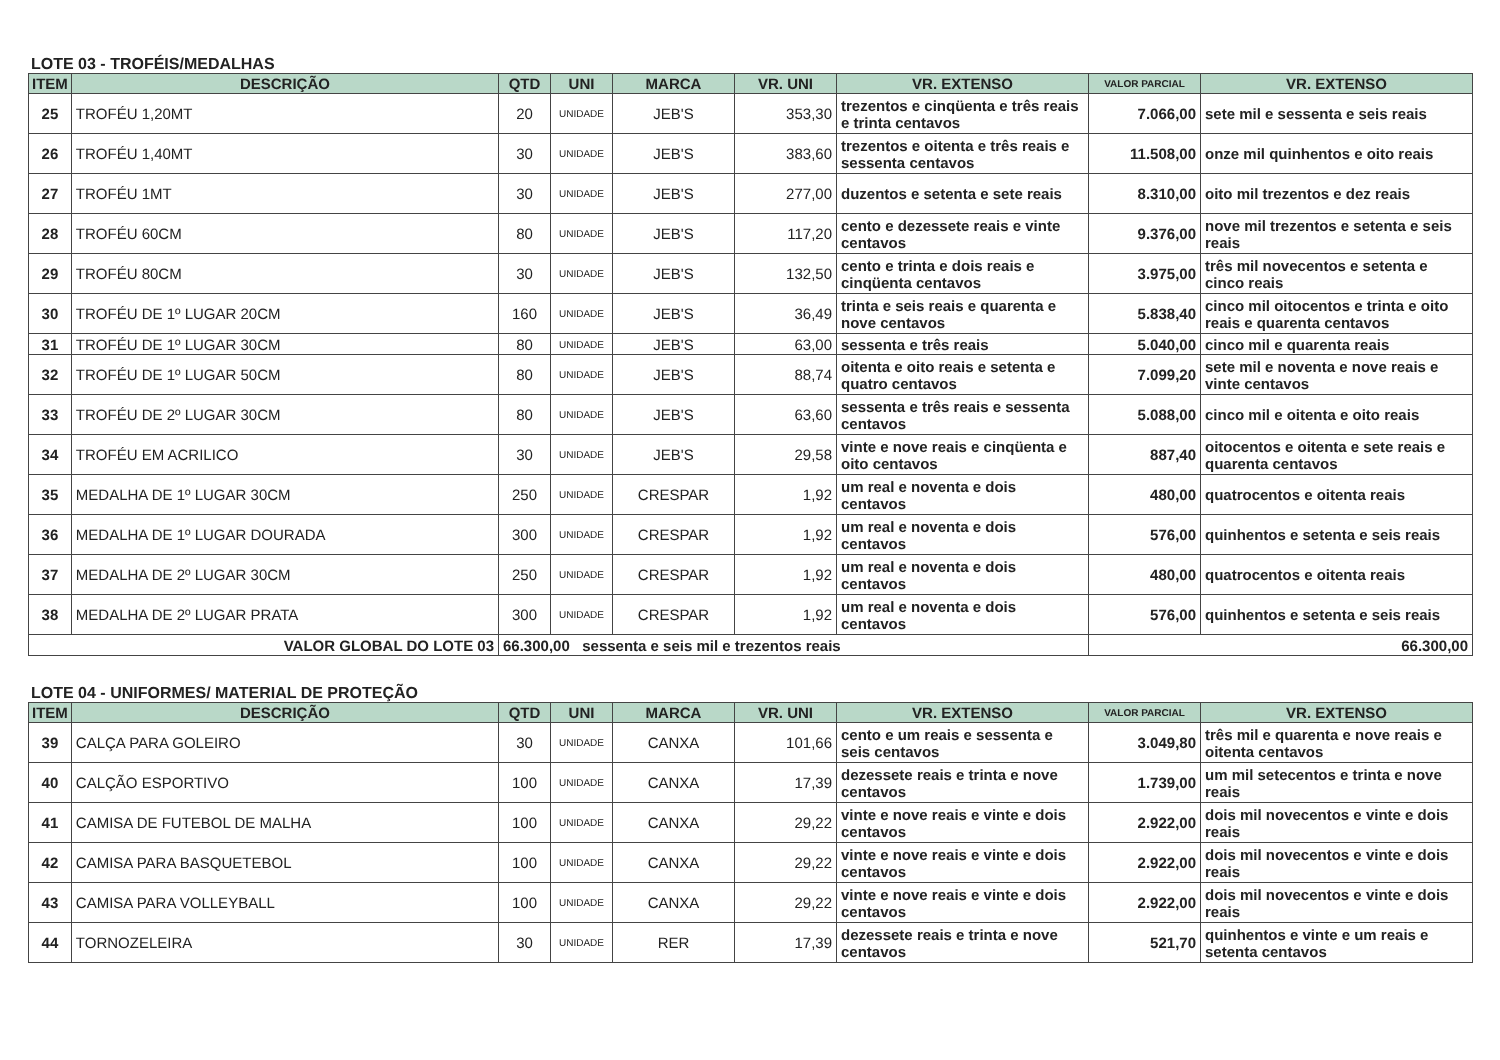LOTE 03 - TROFÉIS/MEDALHAS
| ITEM | DESCRIÇÃO | QTD | UNI | MARCA | VR. UNI | VR. EXTENSO | VALOR PARCIAL | VR. EXTENSO |
| --- | --- | --- | --- | --- | --- | --- | --- | --- |
| 25 | TROFÉU 1,20MT | 20 | UNIDADE | JEB'S | 353,30 | trezentos e cinqüenta e três reais e trinta centavos | 7.066,00 | sete mil e sessenta e seis reais |
| 26 | TROFÉU 1,40MT | 30 | UNIDADE | JEB'S | 383,60 | trezentos e oitenta e três reais e sessenta centavos | 11.508,00 | onze mil quinhentos e oito reais |
| 27 | TROFÉU 1MT | 30 | UNIDADE | JEB'S | 277,00 | duzentos e setenta e sete reais | 8.310,00 | oito mil trezentos e dez reais |
| 28 | TROFÉU 60CM | 80 | UNIDADE | JEB'S | 117,20 | cento e dezessete reais e vinte centavos | 9.376,00 | nove mil trezentos e setenta e seis reais |
| 29 | TROFÉU 80CM | 30 | UNIDADE | JEB'S | 132,50 | cento e trinta e dois reais e cinqüenta centavos | 3.975,00 | três mil novecentos e setenta e cinco reais |
| 30 | TROFÉU DE 1º LUGAR 20CM | 160 | UNIDADE | JEB'S | 36,49 | trinta e seis reais e quarenta e nove centavos | 5.838,40 | cinco mil oitocentos e trinta e oito reais e quarenta centavos |
| 31 | TROFÉU DE 1º LUGAR 30CM | 80 | UNIDADE | JEB'S | 63,00 | sessenta e três reais | 5.040,00 | cinco mil e quarenta reais |
| 32 | TROFÉU DE 1º LUGAR 50CM | 80 | UNIDADE | JEB'S | 88,74 | oitenta e oito reais e setenta e quatro centavos | 7.099,20 | sete mil e noventa e nove reais e vinte centavos |
| 33 | TROFÉU DE 2º LUGAR 30CM | 80 | UNIDADE | JEB'S | 63,60 | sessenta e três reais e sessenta centavos | 5.088,00 | cinco mil e oitenta e oito reais |
| 34 | TROFÉU EM ACRILICO | 30 | UNIDADE | JEB'S | 29,58 | vinte e nove reais e cinqüenta e oito centavos | 887,40 | oitocentos e oitenta e sete reais e quarenta centavos |
| 35 | MEDALHA DE 1º LUGAR 30CM | 250 | UNIDADE | CRESPAR | 1,92 | um real e noventa e dois centavos | 480,00 | quatrocentos e oitenta reais |
| 36 | MEDALHA DE 1º LUGAR DOURADA | 300 | UNIDADE | CRESPAR | 1,92 | um real e noventa e dois centavos | 576,00 | quinhentos e setenta e seis reais |
| 37 | MEDALHA DE 2º LUGAR 30CM | 250 | UNIDADE | CRESPAR | 1,92 | um real e noventa e dois centavos | 480,00 | quatrocentos e oitenta reais |
| 38 | MEDALHA DE 2º LUGAR PRATA | 300 | UNIDADE | CRESPAR | 1,92 | um real e noventa e dois centavos | 576,00 | quinhentos e setenta e seis reais |
| VALOR GLOBAL DO LOTE 03 | | 66.300,00 sessenta e seis mil e trezentos reais | | | | | 66.300,00 | |
LOTE 04 - UNIFORMES/ MATERIAL DE PROTEÇÃO
| ITEM | DESCRIÇÃO | QTD | UNI | MARCA | VR. UNI | VR. EXTENSO | VALOR PARCIAL | VR. EXTENSO |
| --- | --- | --- | --- | --- | --- | --- | --- | --- |
| 39 | CALÇA PARA GOLEIRO | 30 | UNIDADE | CANXA | 101,66 | cento e um reais e sessenta e seis centavos | 3.049,80 | três mil e quarenta e nove reais e oitenta centavos |
| 40 | CALÇÃO ESPORTIVO | 100 | UNIDADE | CANXA | 17,39 | dezessete reais e trinta e nove centavos | 1.739,00 | um mil setecentos e trinta e nove reais |
| 41 | CAMISA DE FUTEBOL DE MALHA | 100 | UNIDADE | CANXA | 29,22 | vinte e nove reais e vinte e dois centavos | 2.922,00 | dois mil novecentos e vinte e dois reais |
| 42 | CAMISA PARA BASQUETEBOL | 100 | UNIDADE | CANXA | 29,22 | vinte e nove reais e vinte e dois centavos | 2.922,00 | dois mil novecentos e vinte e dois reais |
| 43 | CAMISA PARA VOLLEYBALL | 100 | UNIDADE | CANXA | 29,22 | vinte e nove reais e vinte e dois centavos | 2.922,00 | dois mil novecentos e vinte e dois reais |
| 44 | TORNOZELEIRA | 30 | UNIDADE | RER | 17,39 | dezessete reais e trinta e nove centavos | 521,70 | quinhentos e vinte e um reais e setenta centavos |